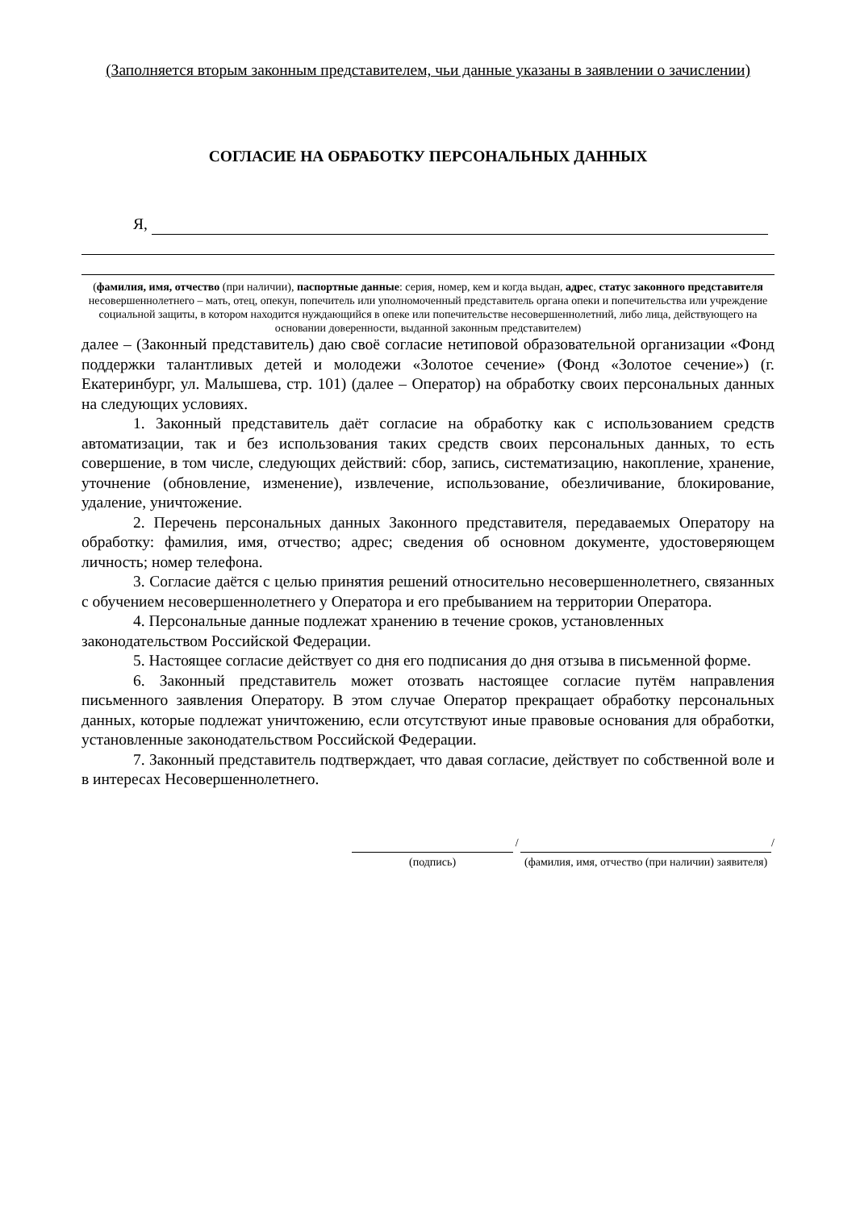(Заполняется вторым законным представителем, чьи данные указаны в заявлении о зачислении)
СОГЛАСИЕ НА ОБРАБОТКУ ПЕРСОНАЛЬНЫХ ДАННЫХ
Я,
(фамилия, имя, отчество (при наличии), паспортные данные: серия, номер, кем и когда выдан, адрес, статус законного представителя несовершеннолетнего – мать, отец, опекун, попечитель или уполномоченный представитель органа опеки и попечительства или учреждение социальной защиты, в котором находится нуждающийся в опеке или попечительстве несовершеннолетний, либо лица, действующего на основании доверенности, выданной законным представителем)
далее – (Законный представитель) даю своё согласие нетиповой образовательной организации «Фонд поддержки талантливых детей и молодежи «Золотое сечение» (Фонд «Золотое сечение») (г. Екатеринбург, ул. Малышева, стр. 101) (далее – Оператор) на обработку своих персональных данных на следующих условиях.
1. Законный представитель даёт согласие на обработку как с использованием средств автоматизации, так и без использования таких средств своих персональных данных, то есть совершение, в том числе, следующих действий: сбор, запись, систематизацию, накопление, хранение, уточнение (обновление, изменение), извлечение, использование, обезличивание, блокирование, удаление, уничтожение.
2. Перечень персональных данных Законного представителя, передаваемых Оператору на обработку: фамилия, имя, отчество; адрес; сведения об основном документе, удостоверяющем личность; номер телефона.
3. Согласие даётся с целью принятия решений относительно несовершеннолетнего, связанных с обучением несовершеннолетнего у Оператора и его пребыванием на территории Оператора.
4. Персональные данные подлежат хранению в течение сроков, установленных законодательством Российской Федерации.
5. Настоящее согласие действует со дня его подписания до дня отзыва в письменной форме.
6. Законный представитель может отозвать настоящее согласие путём направления письменного заявления Оператору. В этом случае Оператор прекращает обработку персональных данных, которые подлежат уничтожению, если отсутствуют иные правовые основания для обработки, установленные законодательством Российской Федерации.
7. Законный представитель подтверждает, что давая согласие, действует по собственной воле и в интересах Несовершеннолетнего.
(подпись)
/
(фамилия, имя, отчество (при наличии) заявителя)
/